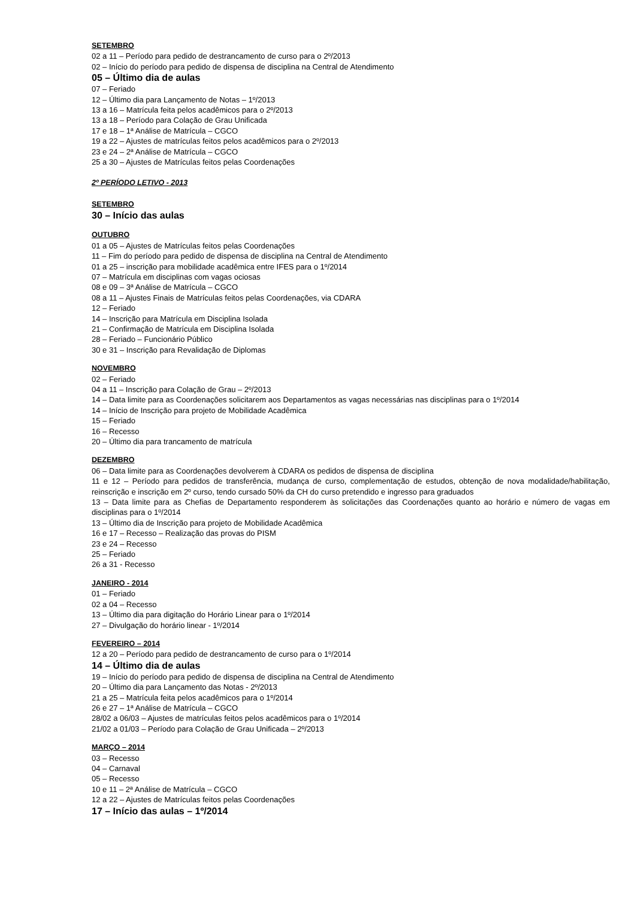SETEMBRO
02 a 11 – Período para pedido de destrancamento de curso para o 2º/2013
02 – Início do período para pedido de dispensa de disciplina na Central de Atendimento
05 – Último dia de aulas
07 – Feriado
12 – Último dia para Lançamento de Notas – 1º/2013
13 a 16 – Matrícula feita pelos acadêmicos para o 2º/2013
13 a 18 – Período para Colação de Grau Unificada
17 e 18 – 1ª Análise de Matrícula – CGCO
19 a 22 – Ajustes de matrículas feitos pelos acadêmicos para o 2º/2013
23 e 24 – 2ª Análise de Matrícula – CGCO
25 a 30 – Ajustes de Matrículas feitos pelas Coordenações
2º PERÍODO LETIVO - 2013
SETEMBRO
30 – Início das aulas
OUTUBRO
01 a 05 – Ajustes de Matrículas feitos pelas Coordenações
11 – Fim do período para pedido de dispensa de disciplina na Central de Atendimento
01 a 25 – inscrição para mobilidade acadêmica entre IFES para o 1º/2014
07 – Matrícula em disciplinas com vagas ociosas
08 e 09 – 3ª Análise de Matrícula – CGCO
08 a 11 – Ajustes Finais de Matrículas feitos pelas Coordenações, via CDARA
12 – Feriado
14 – Inscrição para Matrícula em Disciplina Isolada
21 – Confirmação de Matrícula em Disciplina Isolada
28 – Feriado – Funcionário Público
30 e 31 – Inscrição para Revalidação de Diplomas
NOVEMBRO
02 – Feriado
04 a 11 – Inscrição para Colação de Grau – 2º/2013
14 – Data limite para as Coordenações solicitarem aos Departamentos as vagas necessárias nas disciplinas para o 1º/2014
14 – Início de Inscrição para projeto de Mobilidade Acadêmica
15 – Feriado
16 – Recesso
20 – Último dia para trancamento de matrícula
DEZEMBRO
06 – Data limite para as Coordenações devolverem à CDARA os pedidos de dispensa de disciplina
11 e 12 – Período para pedidos de transferência, mudança de curso, complementação de estudos, obtenção de nova modalidade/habilitação, reinscrição e inscrição em 2º curso, tendo cursado 50% da CH do curso pretendido e ingresso para graduados
13 – Data limite para as Chefias de Departamento responderem às solicitações das Coordenações quanto ao horário e número de vagas em disciplinas para o 1º/2014
13 – Último dia de Inscrição para projeto de Mobilidade Acadêmica
16 e 17 – Recesso – Realização das provas do PISM
23 e 24 – Recesso
25 – Feriado
26 a 31 - Recesso
JANEIRO - 2014
01 – Feriado
02 a 04 – Recesso
13 – Último dia para digitação do Horário Linear para o 1º/2014
27 – Divulgação do horário linear - 1º/2014
FEVEREIRO – 2014
12 a 20 – Período para pedido de destrancamento de curso para o 1º/2014
14 – Último dia de aulas
19 – Início do período para pedido de dispensa de disciplina na Central de Atendimento
20 – Último dia para Lançamento das Notas - 2º/2013
21 a 25 – Matrícula feita pelos acadêmicos para o 1º/2014
26 e 27 – 1ª Análise de Matrícula – CGCO
28/02 a 06/03 – Ajustes de matrículas feitos pelos acadêmicos para o 1º/2014
21/02 a 01/03 – Período para Colação de Grau Unificada – 2º/2013
MARÇO – 2014
03 – Recesso
04 – Carnaval
05 – Recesso
10 e 11 – 2ª Análise de Matrícula – CGCO
12 a 22 – Ajustes de Matrículas feitos pelas Coordenações
17 – Início das aulas – 1º/2014